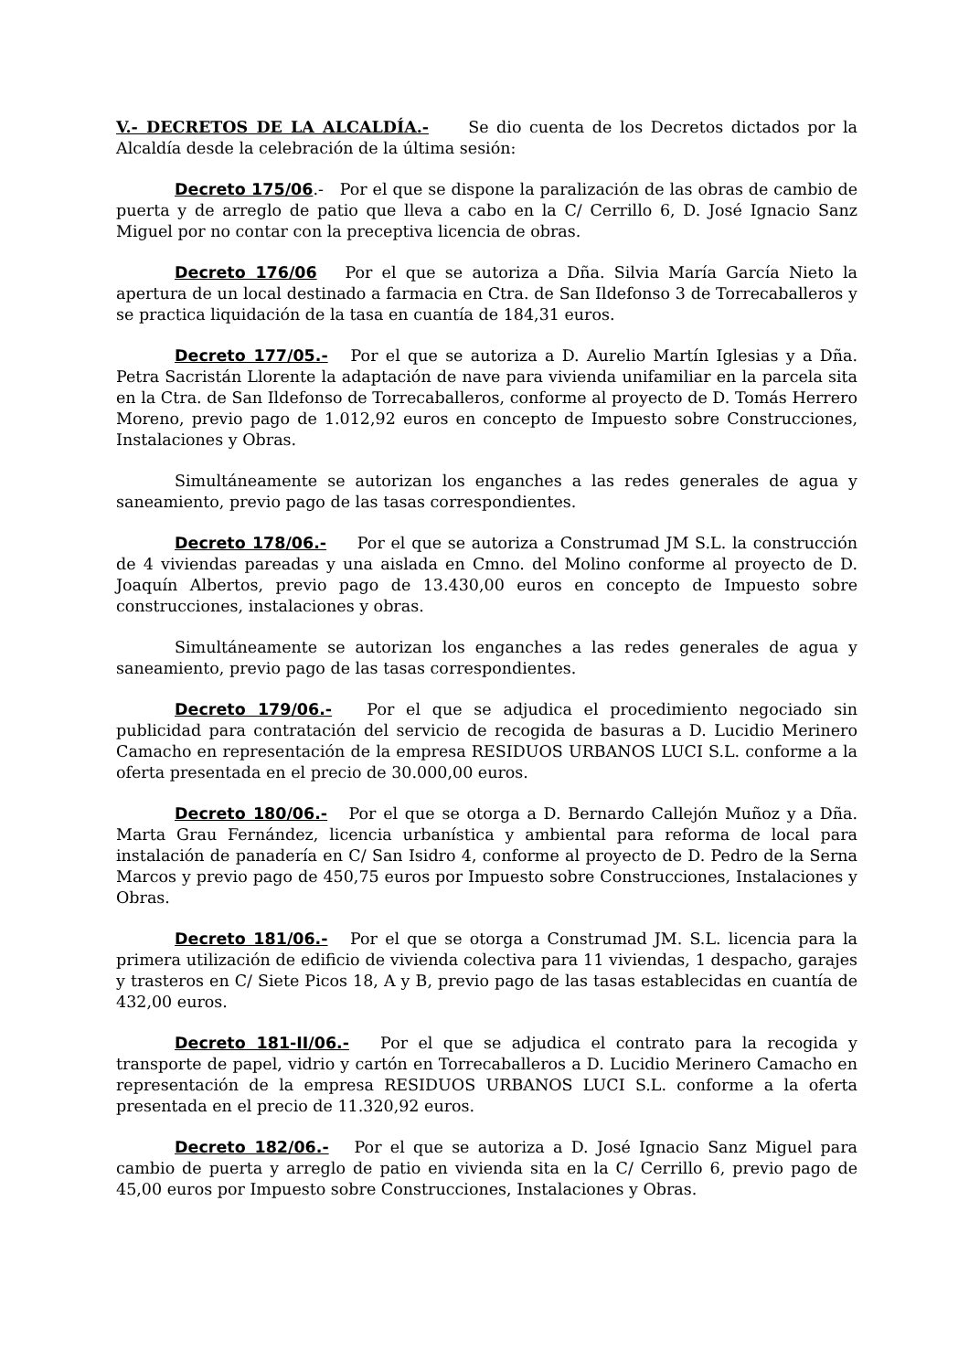V.- DECRETOS DE LA ALCALDÍA.- Se dio cuenta de los Decretos dictados por la Alcaldía desde la celebración de la última sesión:
Decreto 175/06.- Por el que se dispone la paralización de las obras de cambio de puerta y de arreglo de patio que lleva a cabo en la C/ Cerrillo 6, D. José Ignacio Sanz Miguel por no contar con la preceptiva licencia de obras.
Decreto 176/06 Por el que se autoriza a Dña. Silvia María García Nieto la apertura de un local destinado a farmacia en Ctra. de San Ildefonso 3 de Torrecaballeros y se practica liquidación de la tasa en cuantía de 184,31 euros.
Decreto 177/05.- Por el que se autoriza a D. Aurelio Martín Iglesias y a Dña. Petra Sacristán Llorente la adaptación de nave para vivienda unifamiliar en la parcela sita en la Ctra. de San Ildefonso de Torrecaballeros, conforme al proyecto de D. Tomás Herrero Moreno, previo pago de 1.012,92 euros en concepto de Impuesto sobre Construcciones, Instalaciones y Obras.
Simultáneamente se autorizan los enganches a las redes generales de agua y saneamiento, previo pago de las tasas correspondientes.
Decreto 178/06.- Por el que se autoriza a Construmad JM S.L. la construcción de 4 viviendas pareadas y una aislada en Cmno. del Molino conforme al proyecto de D. Joaquín Albertos, previo pago de 13.430,00 euros en concepto de Impuesto sobre construcciones, instalaciones y obras.
Simultáneamente se autorizan los enganches a las redes generales de agua y saneamiento, previo pago de las tasas correspondientes.
Decreto 179/06.- Por el que se adjudica el procedimiento negociado sin publicidad para contratación del servicio de recogida de basuras a D. Lucidio Merinero Camacho en representación de la empresa RESIDUOS URBANOS LUCI S.L. conforme a la oferta presentada en el precio de 30.000,00 euros.
Decreto 180/06.- Por el que se otorga a D. Bernardo Callejón Muñoz y a Dña. Marta Grau Fernández, licencia urbanística y ambiental para reforma de local para instalación de panadería en C/ San Isidro 4, conforme al proyecto de D. Pedro de la Serna Marcos y previo pago de 450,75 euros por Impuesto sobre Construcciones, Instalaciones y Obras.
Decreto 181/06.- Por el que se otorga a Construmad JM. S.L. licencia para la primera utilización de edificio de vivienda colectiva para 11 viviendas, 1 despacho, garajes y trasteros en C/ Siete Picos 18, A y B, previo pago de las tasas establecidas en cuantía de 432,00 euros.
Decreto 181-II/06.- Por el que se adjudica el contrato para la recogida y transporte de papel, vidrio y cartón en Torrecaballeros a D. Lucidio Merinero Camacho en representación de la empresa RESIDUOS URBANOS LUCI S.L. conforme a la oferta presentada en el precio de 11.320,92 euros.
Decreto 182/06.- Por el que se autoriza a D. José Ignacio Sanz Miguel para cambio de puerta y arreglo de patio en vivienda sita en la C/ Cerrillo 6, previo pago de 45,00 euros por Impuesto sobre Construcciones, Instalaciones y Obras.